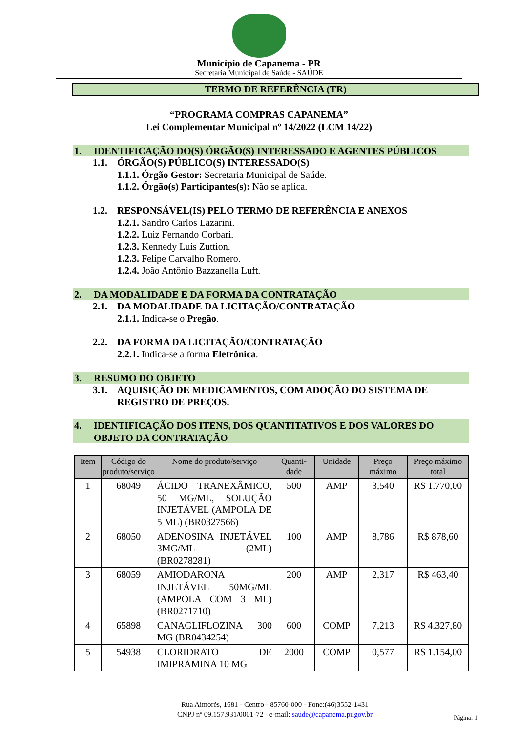Município de Capanema - PR
Secretaria Municipal de Saúde - SAÚDE
TERMO DE REFERÊNCIA (TR)
“PROGRAMA COMPRAS CAPANEMA”
Lei Complementar Municipal nº 14/2022 (LCM 14/22)
1. IDENTIFICAÇÃO DO(S) ÓRGÃO(S) INTERESSADO E AGENTES PÚBLICOS
1.1. ÓRGÃO(S) PÚBLICO(S) INTERESSADO(S)
1.1.1. Órgão Gestor: Secretaria Municipal de Saúde.
1.1.2. Órgão(s) Participantes(s): Não se aplica.
1.2. RESPONSÁVEL(IS) PELO TERMO DE REFERÊNCIA E ANEXOS
1.2.1. Sandro Carlos Lazarini.
1.2.2. Luiz Fernando Corbari.
1.2.3. Kennedy Luis Zuttion.
1.2.3. Felipe Carvalho Romero.
1.2.4. João Antônio Bazzanella Luft.
2. DA MODALIDADE E DA FORMA DA CONTRATAÇÃO
2.1. DA MODALIDADE DA LICITAÇÃO/CONTRATAÇÃO
2.1.1. Indica-se o Pregão.
2.2. DA FORMA DA LICITAÇÃO/CONTRATAÇÃO
2.2.1. Indica-se a forma Eletrônica.
3. RESUMO DO OBJETO
3.1. AQUISIÇÃO DE MEDICAMENTOS, COM ADOÇÃO DO SISTEMA DE REGISTRO DE PREÇOS.
4. IDENTIFICAÇÃO DOS ITENS, DOS QUANTITATIVOS E DOS VALORES DO OBJETO DA CONTRATAÇÃO
| Item | Código do produto/serviço | Nome do produto/serviço | Quanti-dade | Unidade | Preço máximo | Preço máximo total |
| --- | --- | --- | --- | --- | --- | --- |
| 1 | 68049 | ÁCIDO TRANEXÂMICO, 50 MG/ML, SOLUÇÃO INJETÁVEL (AMPOLA DE 5 ML) (BR0327566) | 500 | AMP | 3,540 | R$ 1.770,00 |
| 2 | 68050 | ADENOSINA INJETÁVEL 3MG/ML (2ML) (BR0278281) | 100 | AMP | 8,786 | R$ 878,60 |
| 3 | 68059 | AMIODARONA INJETÁVEL 50MG/ML (AMPOLA COM 3 ML) (BR0271710) | 200 | AMP | 2,317 | R$ 463,40 |
| 4 | 65898 | CANAGLIFLOZINA 300 MG (BR0434254) | 600 | COMP | 7,213 | R$ 4.327,80 |
| 5 | 54938 | CLORIDRATO DE IMIPRAMINA 10 MG | 2000 | COMP | 0,577 | R$ 1.154,00 |
Rua Aimorés, 1681 - Centro - 85760-000 - Fone:(46)3552-1431
CNPJ nº 09.157.931/0001-72 - e-mail: saude@capanema.pr.gov.br
Página: 1